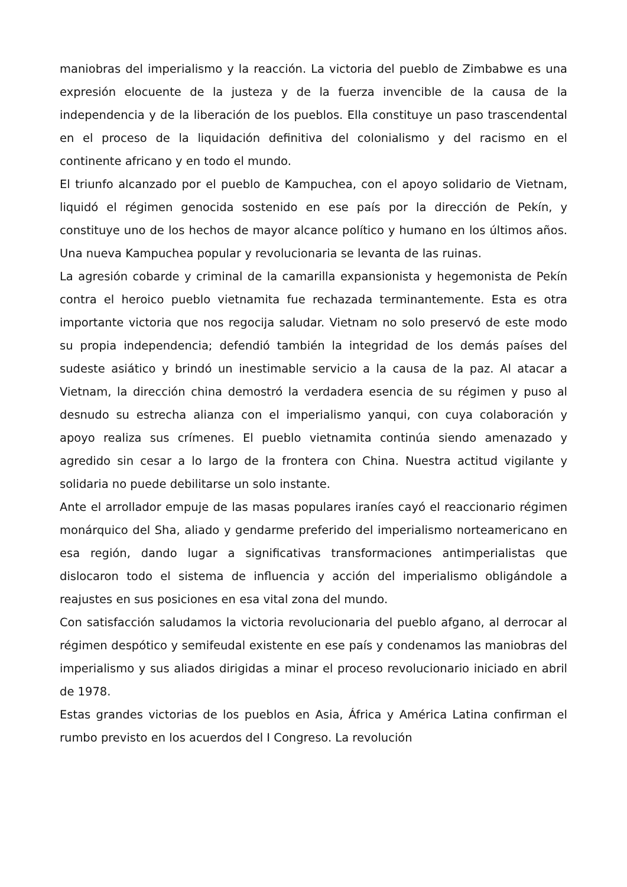maniobras del imperialismo y la reacción. La victoria del pueblo de Zimbabwe es una expresión elocuente de la justeza y de la fuerza invencible de la causa de la independencia y de la liberación de los pueblos. Ella constituye un paso trascendental en el proceso de la liquidación definitiva del colonialismo y del racismo en el continente africano y en todo el mundo.
El triunfo alcanzado por el pueblo de Kampuchea, con el apoyo solidario de Vietnam, liquidó el régimen genocida sostenido en ese país por la dirección de Pekín, y constituye uno de los hechos de mayor alcance político y humano en los últimos años. Una nueva Kampuchea popular y revolucionaria se levanta de las ruinas.
La agresión cobarde y criminal de la camarilla expansionista y hegemonista de Pekín contra el heroico pueblo vietnamita fue rechazada terminantemente. Esta es otra importante victoria que nos regocija saludar. Vietnam no solo preservó de este modo su propia independencia; defendió también la integridad de los demás países del sudeste asiático y brindó un inestimable servicio a la causa de la paz. Al atacar a Vietnam, la dirección china demostró la verdadera esencia de su régimen y puso al desnudo su estrecha alianza con el imperialismo yanqui, con cuya colaboración y apoyo realiza sus crímenes. El pueblo vietnamita continúa siendo amenazado y agredido sin cesar a lo largo de la frontera con China. Nuestra actitud vigilante y solidaria no puede debilitarse un solo instante.
Ante el arrollador empuje de las masas populares iraníes cayó el reaccionario régimen monárquico del Sha, aliado y gendarme preferido del imperialismo norteamericano en esa región, dando lugar a significativas transformaciones antimperialistas que dislocaron todo el sistema de influencia y acción del imperialismo obligándole a reajustes en sus posiciones en esa vital zona del mundo.
Con satisfacción saludamos la victoria revolucionaria del pueblo afgano, al derrocar al régimen despótico y semifeudal existente en ese país y condenamos las maniobras del imperialismo y sus aliados dirigidas a minar el proceso revolucionario iniciado en abril de 1978.
Estas grandes victorias de los pueblos en Asia, África y América Latina confirman el rumbo previsto en los acuerdos del I Congreso. La revolución